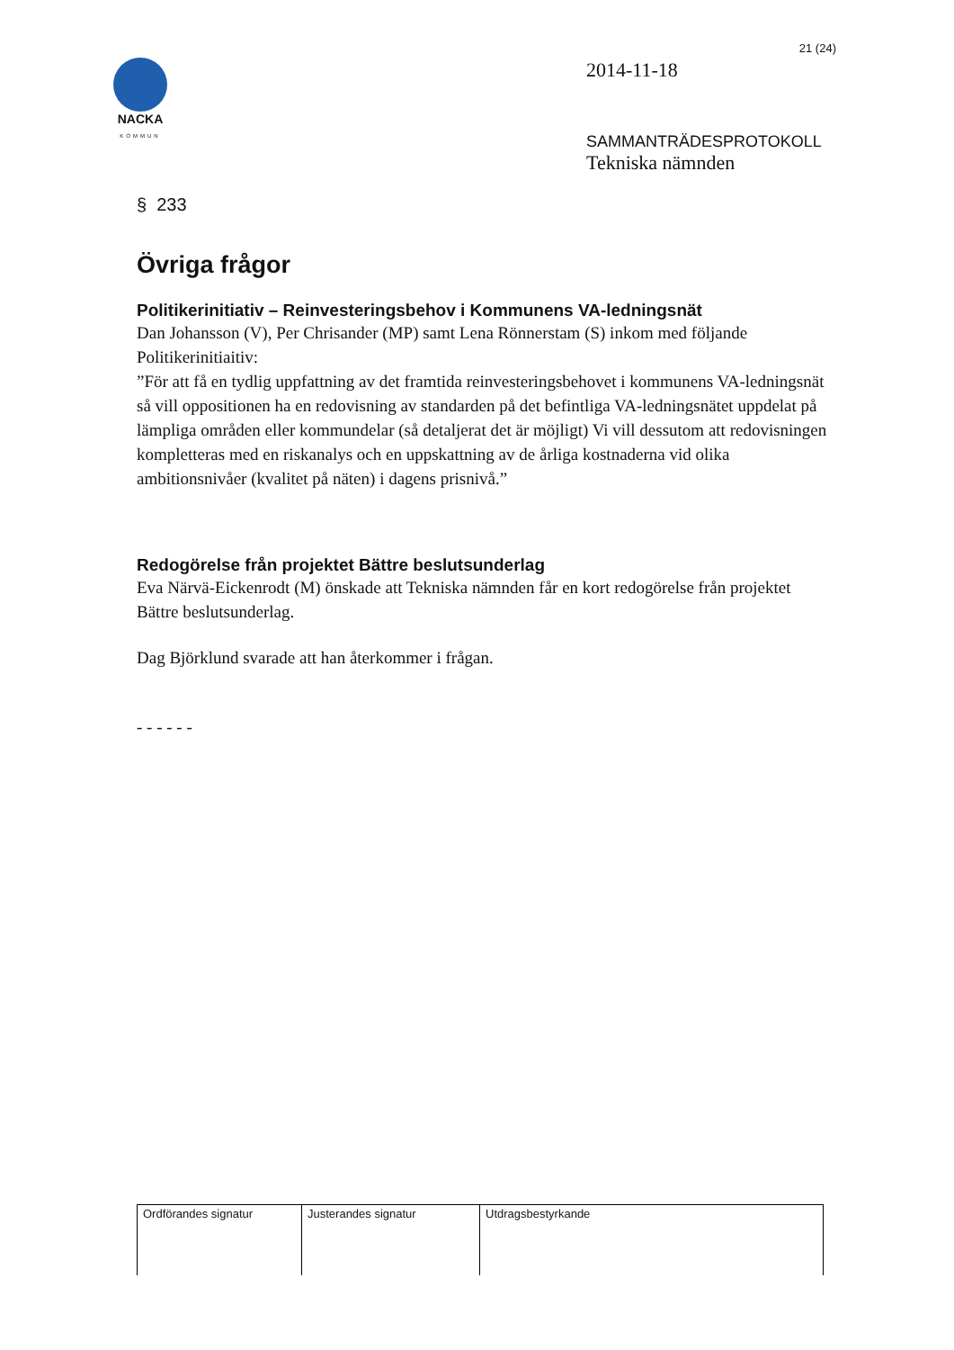NACKA
KOMMUN
21 (24)
2014-11-18
SAMMANTRÄDESPROTOKOLL
Tekniska nämnden
§ 233
Övriga frågor
Politikerinitiativ – Reinvesteringsbehov i Kommunens VA-ledningsnät
Dan Johansson (V), Per Chrisander (MP) samt Lena Rönnerstam (S) inkom med följande Politikerinitiaitiv:
”För att få en tydlig uppfattning av det framtida reinvesteringsbehovet i kommunens VA-ledningsnät så vill oppositionen ha en redovisning av standarden på det befintliga VA-ledningsnätet uppdelat på lämpliga områden eller kommundelar (så detaljerat det är möjligt) Vi vill dessutom att redovisningen kompletteras med en riskanalys och en uppskattning av de årliga kostnaderna vid olika ambitionsnivåer (kvalitet på näten) i dagens prisnivå.”
Redogörelse från projektet Bättre beslutsunderlag
Eva Närvä-Eickenrodt (M) önskade att Tekniska nämnden får en kort redogörelse från projektet Bättre beslutsunderlag.
Dag Björklund svarade att han återkommer i frågan.
- - - - - -
| Ordförandes signatur | Justerandes signatur | Utdragsbestyrkande |